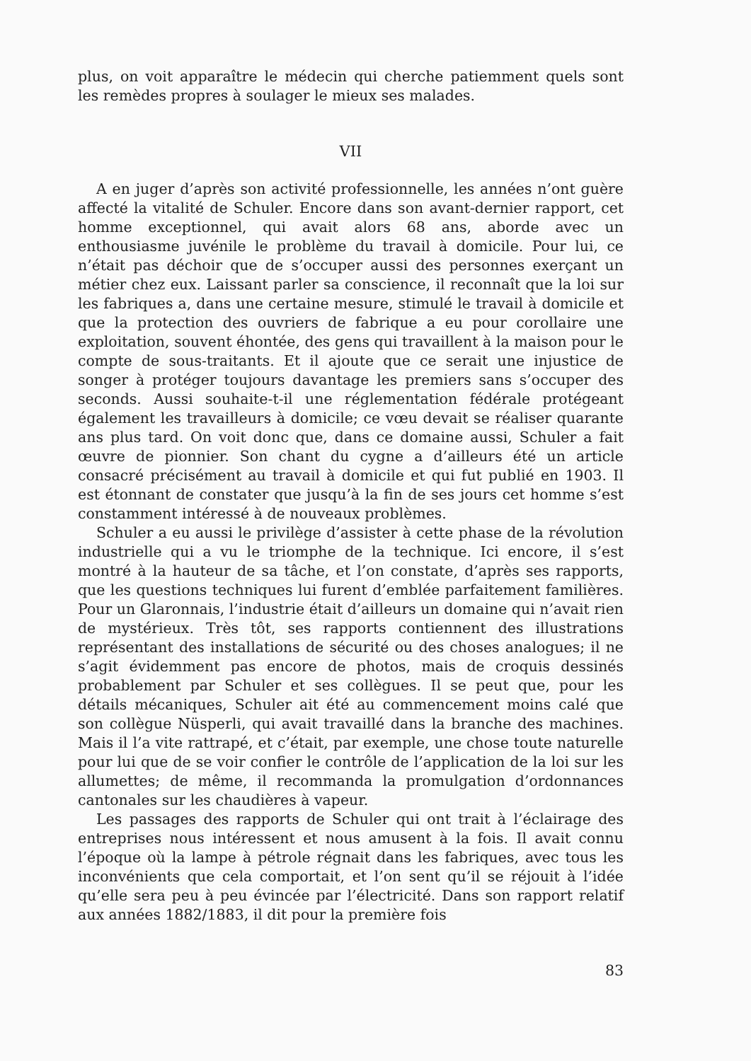plus, on voit apparaître le médecin qui cherche patiemment quels sont les remèdes propres à soulager le mieux ses malades.
VII
A en juger d’après son activité professionnelle, les années n’ont guère affecté la vitalité de Schuler. Encore dans son avant-dernier rapport, cet homme exceptionnel, qui avait alors 68 ans, aborde avec un enthousiasme juvénile le problème du travail à domicile. Pour lui, ce n’était pas déchoir que de s’occuper aussi des personnes exerçant un métier chez eux. Laissant parler sa conscience, il reconnaît que la loi sur les fabriques a, dans une certaine mesure, stimulé le travail à domicile et que la protection des ouvriers de fabrique a eu pour corollaire une exploitation, souvent éhontée, des gens qui travaillent à la maison pour le compte de sous-traitants. Et il ajoute que ce serait une injustice de songer à protéger toujours davantage les premiers sans s’occuper des seconds. Aussi souhaite-t-il une réglementation fédérale protégeant également les travailleurs à domicile; ce vœu devait se réaliser quarante ans plus tard. On voit donc que, dans ce domaine aussi, Schuler a fait œuvre de pionnier. Son chant du cygne a d’ailleurs été un article consacré précisément au travail à domicile et qui fut publié en 1903. Il est étonnant de constater que jusqu’à la fin de ses jours cet homme s’est constamment intéressé à de nouveaux problèmes.
Schuler a eu aussi le privilège d’assister à cette phase de la révolution industrielle qui a vu le triomphe de la technique. Ici encore, il s’est montré à la hauteur de sa tâche, et l’on constate, d’après ses rapports, que les questions techniques lui furent d’emblée parfaitement familières. Pour un Glaronnais, l’industrie était d’ailleurs un domaine qui n’avait rien de mystérieux. Très tôt, ses rapports contiennent des illustrations représentant des installations de sécurité ou des choses analogues; il ne s’agit évidemment pas encore de photos, mais de croquis dessinés probablement par Schuler et ses collègues. Il se peut que, pour les détails mécaniques, Schuler ait été au commencement moins calé que son collègue Nüsperli, qui avait travaillé dans la branche des machines. Mais il l’a vite rattrapé, et c’était, par exemple, une chose toute naturelle pour lui que de se voir confier le contrôle de l’application de la loi sur les allumettes; de même, il recommanda la promulgation d’ordonnances cantonales sur les chaudières à vapeur.
Les passages des rapports de Schuler qui ont trait à l’éclairage des entreprises nous intéressent et nous amusent à la fois. Il avait connu l’époque où la lampe à pétrole régnait dans les fabriques, avec tous les inconvénients que cela comportait, et l’on sent qu’il se réjouit à l’idée qu’elle sera peu à peu évincée par l’électricité. Dans son rapport relatif aux années 1882/1883, il dit pour la première fois
83